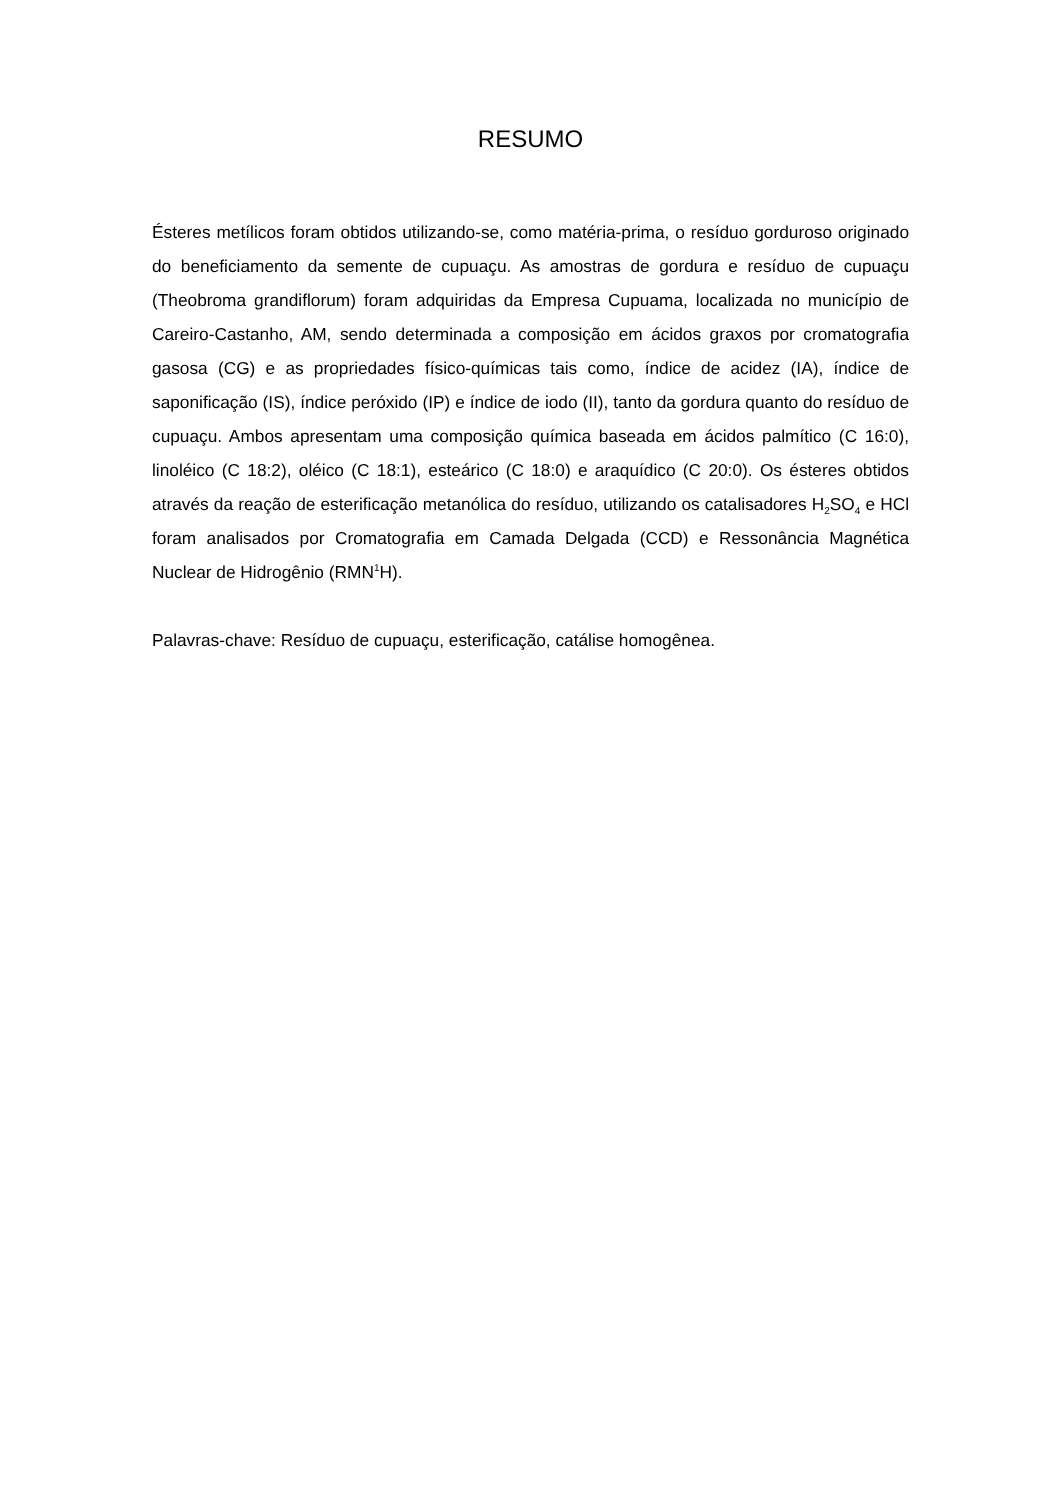RESUMO
Ésteres metílicos foram obtidos utilizando-se, como matéria-prima, o resíduo gorduroso originado do beneficiamento da semente de cupuaçu. As amostras de gordura e resíduo de cupuaçu (Theobroma grandiflorum) foram adquiridas da Empresa Cupuama, localizada no município de Careiro-Castanho, AM, sendo determinada a composição em ácidos graxos por cromatografia gasosa (CG) e as propriedades físico-químicas tais como, índice de acidez (IA), índice de saponificação (IS), índice peróxido (IP) e índice de iodo (II), tanto da gordura quanto do resíduo de cupuaçu. Ambos apresentam uma composição química baseada em ácidos palmítico (C 16:0), linoléico (C 18:2), oléico (C 18:1), esteárico (C 18:0) e araquídico (C 20:0). Os ésteres obtidos através da reação de esterificação metanólica do resíduo, utilizando os catalisadores H<sub>2</sub>SO<sub>4</sub> e HCl foram analisados por Cromatografia em Camada Delgada (CCD) e Ressonância Magnética Nuclear de Hidrogênio (RMN<sup>1</sup>H).
Palavras-chave: Resíduo de cupuaçu, esterificação, catálise homogênea.